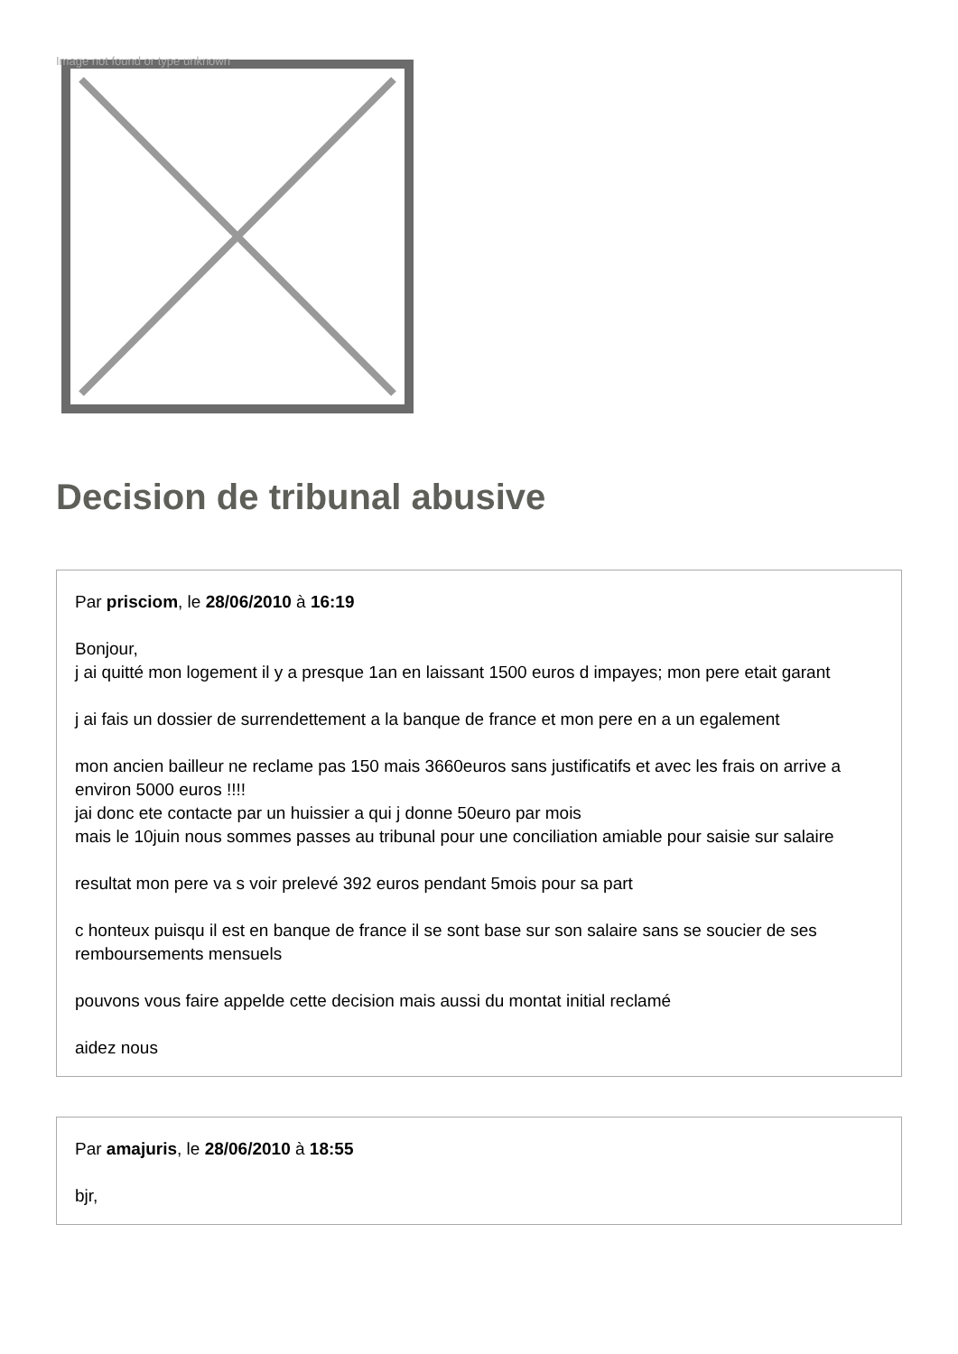Image not found or type unknown
Decision de tribunal abusive
Par prisciom, le 28/06/2010 à 16:19
Bonjour,
j ai quitté mon logement il y a presque 1an en laissant 1500 euros d impayes; mon pere etait garant
j ai fais un dossier de surrendettement a la banque de france et mon pere en a un egalement
mon ancien bailleur ne reclame pas 150 mais 3660euros sans justificatifs et avec les frais on arrive a environ 5000 euros !!!!
jai donc ete contacte par un huissier a qui j donne 50euro par mois
mais le 10juin nous sommes passes au tribunal pour une conciliation amiable pour saisie sur salaire
resultat mon pere va s voir prelevé 392 euros pendant 5mois pour sa part
c honteux puisqu il est en banque de france il se sont base sur son salaire sans se soucier de ses remboursements mensuels
pouvons vous faire appelde cette decision mais aussi du montat initial reclamé
aidez nous
Par amajuris, le 28/06/2010 à 18:55
bjr,